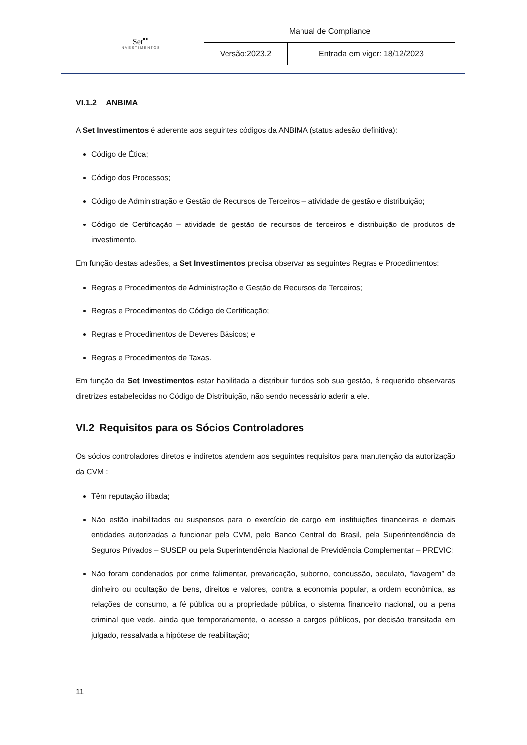| Set<sup>▪▪</sup> INVESTIMENTOS | Manual de Compliance | |
| | Versão:2023.2 | Entrada em vigor: 18/12/2023 |
VI.1.2 ANBIMA
A Set Investimentos é aderente aos seguintes códigos da ANBIMA (status adesão definitiva):
Código de Ética;
Código dos Processos;
Código de Administração e Gestão de Recursos de Terceiros – atividade de gestão e distribuição;
Código de Certificação – atividade de gestão de recursos de terceiros e distribuição de produtos de investimento.
Em função destas adesões, a Set Investimentos precisa observar as seguintes Regras e Procedimentos:
Regras e Procedimentos de Administração e Gestão de Recursos de Terceiros;
Regras e Procedimentos do Código de Certificação;
Regras e Procedimentos de Deveres Básicos; e
Regras e Procedimentos de Taxas.
Em função da Set Investimentos estar habilitada a distribuir fundos sob sua gestão, é requerido observaras diretrizes estabelecidas no Código de Distribuição, não sendo necessário aderir a ele.
VI.2 Requisitos para os Sócios Controladores
Os sócios controladores diretos e indiretos atendem aos seguintes requisitos para manutenção da autorização da CVM :
Têm reputação ilibada;
Não estão inabilitados ou suspensos para o exercício de cargo em instituições financeiras e demais entidades autorizadas a funcionar pela CVM, pelo Banco Central do Brasil, pela Superintendência de Seguros Privados – SUSEP ou pela Superintendência Nacional de Previdência Complementar – PREVIC;
Não foram condenados por crime falimentar, prevaricação, suborno, concussão, peculato, “lavagem” de dinheiro ou ocultação de bens, direitos e valores, contra a economia popular, a ordem econômica, as relações de consumo, a fé pública ou a propriedade pública, o sistema financeiro nacional, ou a pena criminal que vede, ainda que temporariamente, o acesso a cargos públicos, por decisão transitada em julgado, ressalvada a hipótese de reabilitação;
11